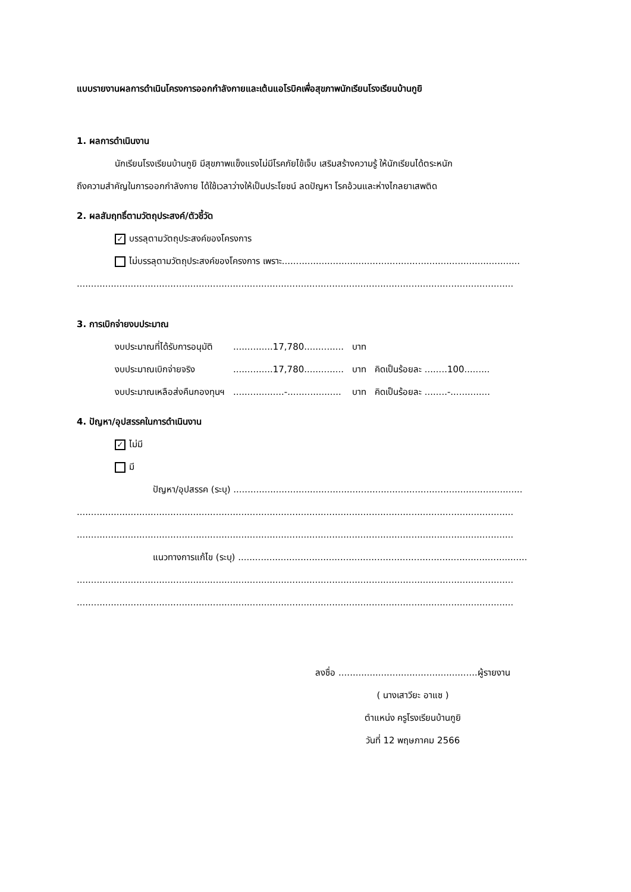แบบรายงานผลการดำเนินโครงการออกกำลังกายและเต้นแอโรบิคเพื่อสุขภาพนักเรียนโรงเรียนบ้านกูยิ
1. ผลการดำเนินงาน
นักเรียนโรงเรียนบ้านกูยิ มีสุขภาพแข็งแรงไม่มีโรคภัยไข้เจ็บ เสริมสร้างความรู้ ให้นักเรียนได้ตระหนัก
ถึงความสำคัญในการออกกำลังกาย ได้ใช้เวลาว่างให้เป็นประโยชน์ ลดปัญหา โรคอ้วนและห่างไกลยาเสพติด
2. ผลสัมฤทธิ์ตามวัตถุประสงค์/ตัวชี้วัด
✓ บรรลุตามวัตถุประสงค์ของโครงการ
ไม่บรรลุตามวัตถุประสงค์ของโครงการ เพราะ....................................................................................
..........................................................................................................................................................
3. การเบิกจ่ายงบประมาณ
| งบประมาณที่ได้รับการอนุมัติ | ..............17,780.............. | บาท | |
| งบประมาณเบิกจ่ายจริง | ..............17,780.............. | บาท | คิดเป็นร้อยละ ........100......... |
| งบประมาณเหลือส่งคืนกองทุนฯ | ..................-................... | บาท | คิดเป็นร้อยละ ........-.............. |
4. ปัญหา/อุปสรรคในการดำเนินงาน
✓ ไม่มี
มี
ปัญหา/อุปสรรค (ระบุ) ......................................................................................................
..........................................................................................................................................................
..........................................................................................................................................................
แนวทางการแก้ไข (ระบุ) ......................................................................................................
..........................................................................................................................................................
..........................................................................................................................................................
ลงชื่อ .................................................ผู้รายงาน
( นางเสาวียะ อาแซ )
ตำแหน่ง ครูโรงเรียนบ้านกูยิ
วันที่ 12 พฤษภาคม 2566